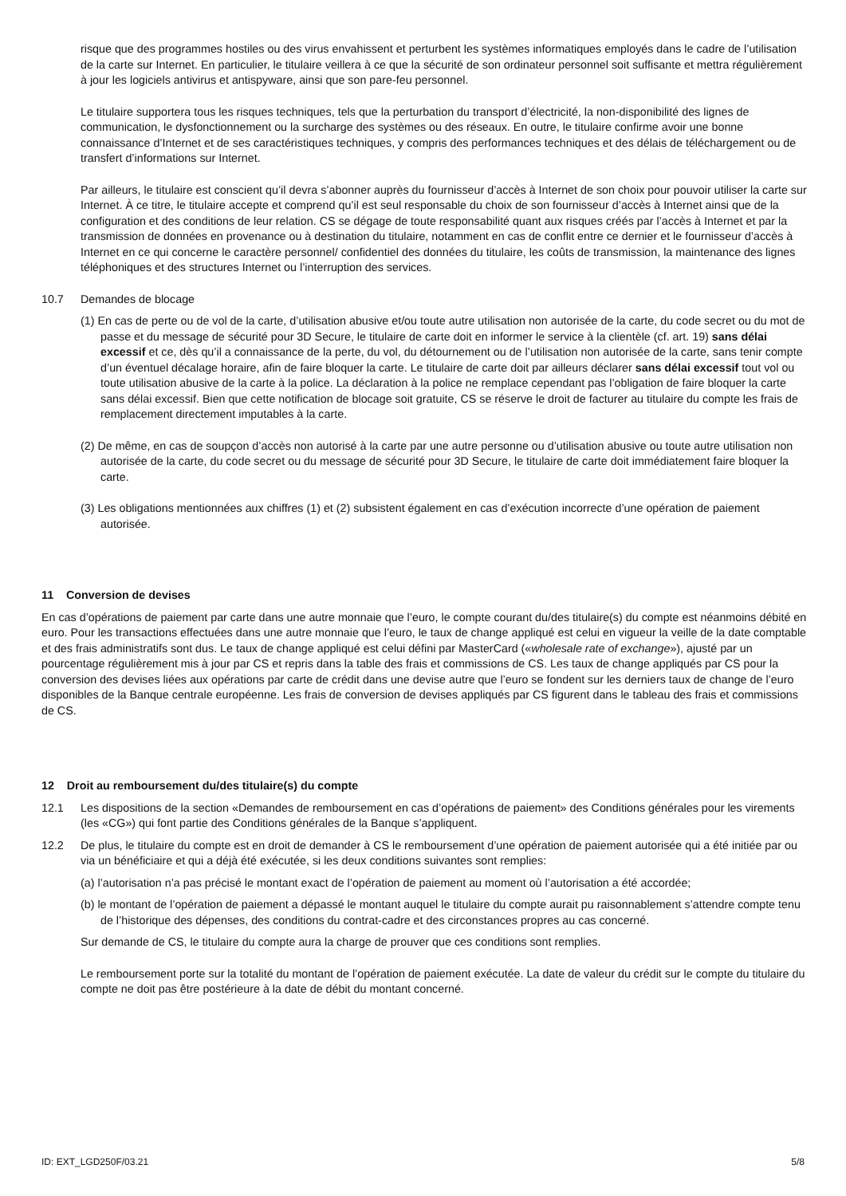risque que des programmes hostiles ou des virus envahissent et perturbent les systèmes informatiques employés dans le cadre de l’utilisation de la carte sur Internet. En particulier, le titulaire veillera à ce que la sécurité de son ordinateur personnel soit suffisante et mettra régulièrement à jour les logiciels antivirus et antispyware, ainsi que son pare-feu personnel.
Le titulaire supportera tous les risques techniques, tels que la perturbation du transport d’électricité, la non-disponibilité des lignes de communication, le dysfonctionnement ou la surcharge des systèmes ou des réseaux. En outre, le titulaire confirme avoir une bonne connaissance d’Internet et de ses caractéristiques techniques, y compris des performances techniques et des délais de téléchargement ou de transfert d’informations sur Internet.
Par ailleurs, le titulaire est conscient qu’il devra s’abonner auprès du fournisseur d’accès à Internet de son choix pour pouvoir utiliser la carte sur Internet. À ce titre, le titulaire accepte et comprend qu’il est seul responsable du choix de son fournisseur d’accès à Internet ainsi que de la configuration et des conditions de leur relation. CS se dégage de toute responsabilité quant aux risques créés par l’accès à Internet et par la transmission de données en provenance ou à destination du titulaire, notamment en cas de conflit entre ce dernier et le fournisseur d’accès à Internet en ce qui concerne le caractère personnel/ confidentiel des données du titulaire, les coûts de transmission, la maintenance des lignes téléphoniques et des structures Internet ou l’interruption des services.
10.7 Demandes de blocage
(1) En cas de perte ou de vol de la carte, d’utilisation abusive et/ou toute autre utilisation non autorisée de la carte, du code secret ou du mot de passe et du message de sécurité pour 3D Secure, le titulaire de carte doit en informer le service à la clientèle (cf. art. 19) sans délai excessif et ce, dès qu’il a connaissance de la perte, du vol, du détournement ou de l’utilisation non autorisée de la carte, sans tenir compte d’un éventuel décalage horaire, afin de faire bloquer la carte. Le titulaire de carte doit par ailleurs déclarer sans délai excessif tout vol ou toute utilisation abusive de la carte à la police. La déclaration à la police ne remplace cependant pas l’obligation de faire bloquer la carte sans délai excessif. Bien que cette notification de blocage soit gratuite, CS se réserve le droit de facturer au titulaire du compte les frais de remplacement directement imputables à la carte.
(2) De même, en cas de soupçon d’accès non autorisé à la carte par une autre personne ou d’utilisation abusive ou toute autre utilisation non autorisée de la carte, du code secret ou du message de sécurité pour 3D Secure, le titulaire de carte doit immédiatement faire bloquer la carte.
(3) Les obligations mentionnées aux chiffres (1) et (2) subsistent également en cas d’exécution incorrecte d’une opération de paiement autorisée.
11 Conversion de devises
En cas d’opérations de paiement par carte dans une autre monnaie que l’euro, le compte courant du/des titulaire(s) du compte est néanmoins débité en euro. Pour les transactions effectuées dans une autre monnaie que l’euro, le taux de change appliqué est celui en vigueur la veille de la date comptable et des frais administratifs sont dus. Le taux de change appliqué est celui défini par MasterCard («wholesale rate of exchange»), ajusté par un pourcentage régulièrement mis à jour par CS et repris dans la table des frais et commissions de CS. Les taux de change appliqués par CS pour la conversion des devises liées aux opérations par carte de crédit dans une devise autre que l’euro se fondent sur les derniers taux de change de l’euro disponibles de la Banque centrale européenne. Les frais de conversion de devises appliqués par CS figurent dans le tableau des frais et commissions de CS.
12 Droit au remboursement du/des titulaire(s) du compte
12.1 Les dispositions de la section «Demandes de remboursement en cas d’opérations de paiement» des Conditions générales pour les virements (les «CG») qui font partie des Conditions générales de la Banque s’appliquent.
12.2 De plus, le titulaire du compte est en droit de demander à CS le remboursement d’une opération de paiement autorisée qui a été initiée par ou via un bénéficiaire et qui a déjà été exécutée, si les deux conditions suivantes sont remplies:
(a) l’autorisation n’a pas précisé le montant exact de l’opération de paiement au moment où l’autorisation a été accordée;
(b) le montant de l’opération de paiement a dépassé le montant auquel le titulaire du compte aurait pu raisonnablement s’attendre compte tenu de l’historique des dépenses, des conditions du contrat-cadre et des circonstances propres au cas concerné.
Sur demande de CS, le titulaire du compte aura la charge de prouver que ces conditions sont remplies.
Le remboursement porte sur la totalité du montant de l’opération de paiement exécutée. La date de valeur du crédit sur le compte du titulaire du compte ne doit pas être postérieure à la date de débit du montant concerné.
ID: EXT_LGD250F/03.21 5/8